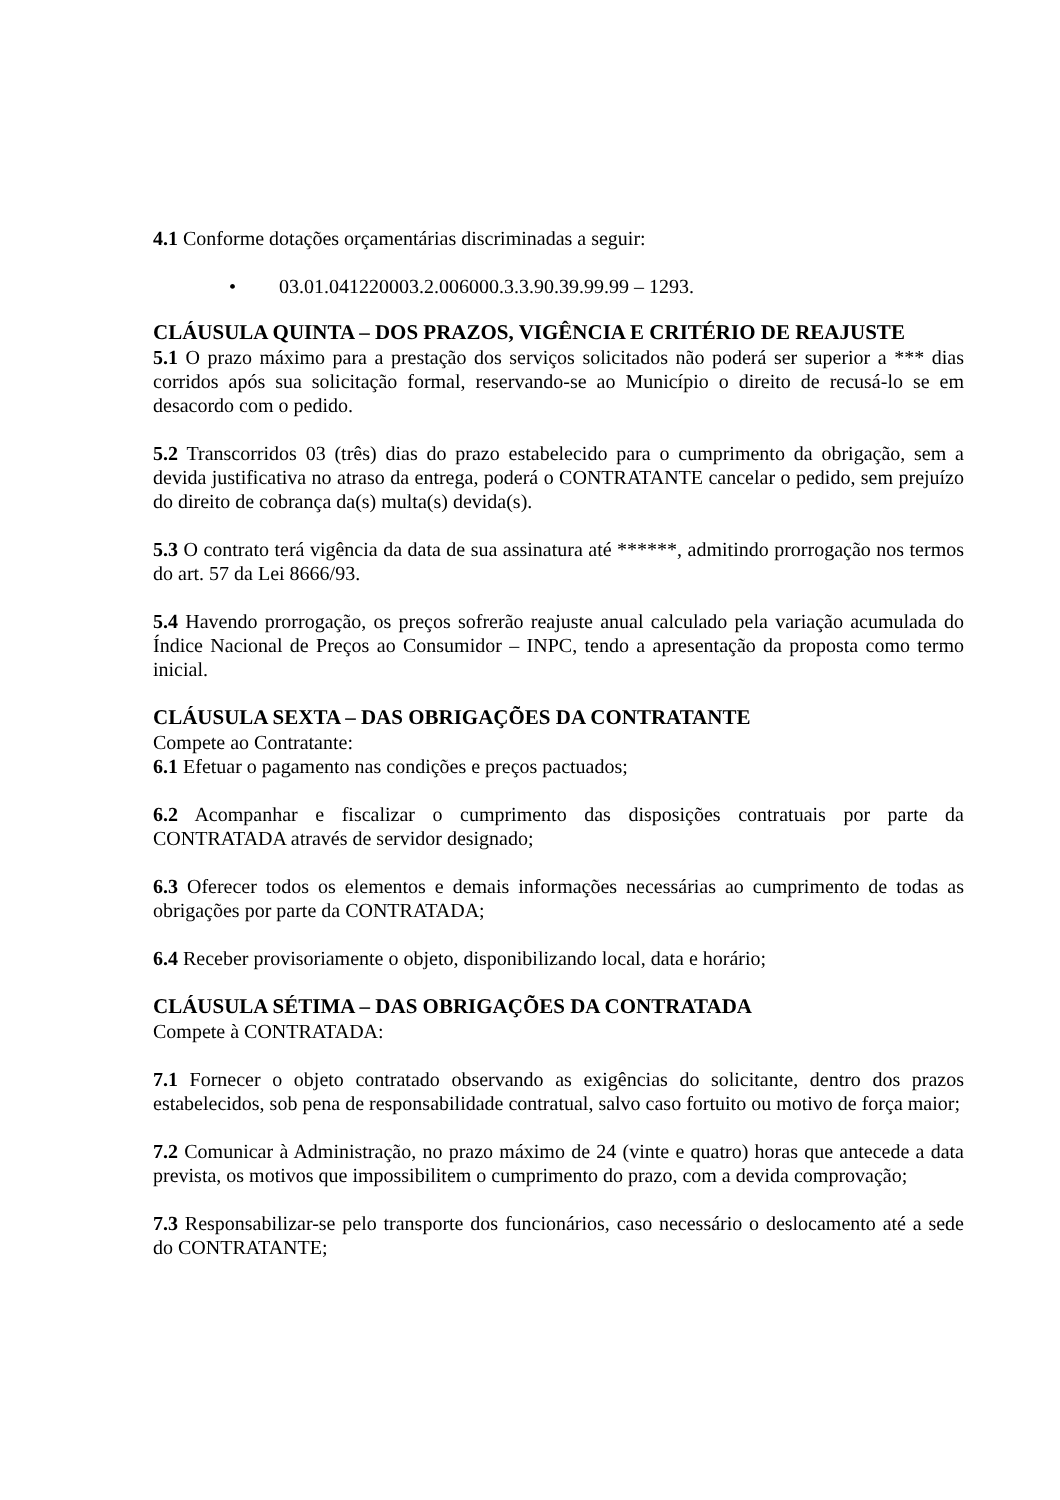4.1 Conforme dotações orçamentárias discriminadas a seguir:
• 03.01.041220003.2.006000.3.3.90.39.99.99 – 1293.
CLÁUSULA QUINTA – DOS PRAZOS, VIGÊNCIA E CRITÉRIO DE REAJUSTE
5.1 O prazo máximo para a prestação dos serviços solicitados não poderá ser superior a *** dias corridos após sua solicitação formal, reservando-se ao Município o direito de recusá-lo se em desacordo com o pedido.
5.2 Transcorridos 03 (três) dias do prazo estabelecido para o cumprimento da obrigação, sem a devida justificativa no atraso da entrega, poderá o CONTRATANTE cancelar o pedido, sem prejuízo do direito de cobrança da(s) multa(s) devida(s).
5.3 O contrato terá vigência da data de sua assinatura até ******, admitindo prorrogação nos termos do art. 57 da Lei 8666/93.
5.4 Havendo prorrogação, os preços sofrerão reajuste anual calculado pela variação acumulada do Índice Nacional de Preços ao Consumidor – INPC, tendo a apresentação da proposta como termo inicial.
CLÁUSULA SEXTA – DAS OBRIGAÇÕES DA CONTRATANTE
Compete ao Contratante:
6.1 Efetuar o pagamento nas condições e preços pactuados;
6.2 Acompanhar e fiscalizar o cumprimento das disposições contratuais por parte da CONTRATADA através de servidor designado;
6.3 Oferecer todos os elementos e demais informações necessárias ao cumprimento de todas as obrigações por parte da CONTRATADA;
6.4 Receber provisoriamente o objeto, disponibilizando local, data e horário;
CLÁUSULA SÉTIMA – DAS OBRIGAÇÕES DA CONTRATADA
Compete à CONTRATADA:
7.1 Fornecer o objeto contratado observando as exigências do solicitante, dentro dos prazos estabelecidos, sob pena de responsabilidade contratual, salvo caso fortuito ou motivo de força maior;
7.2 Comunicar à Administração, no prazo máximo de 24 (vinte e quatro) horas que antecede a data prevista, os motivos que impossibilitem o cumprimento do prazo, com a devida comprovação;
7.3 Responsabilizar-se pelo transporte dos funcionários, caso necessário o deslocamento até a sede do CONTRATANTE;